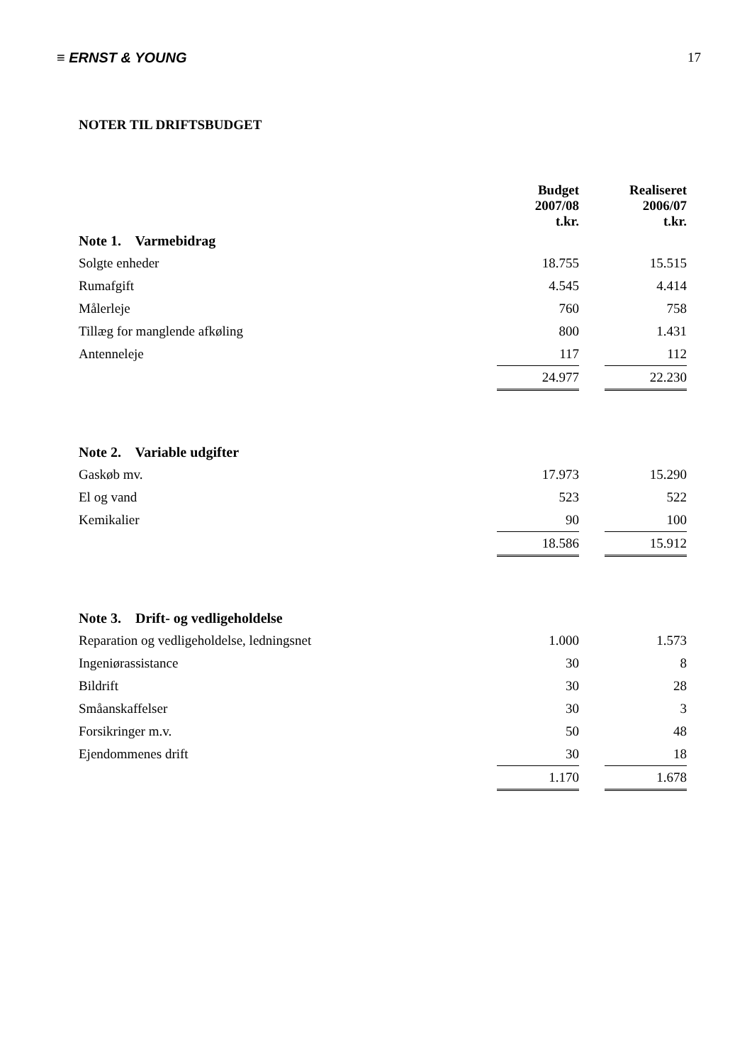≡ ERNST & YOUNG 17
NOTER TIL DRIFTSBUDGET
| | Budget 2007/08 t.kr. | | Realiseret 2006/07 t.kr. |
| --- | --- | --- | --- |
| Note 1. Varmebidrag | | | |
| Solgte enheder | 18.755 | | 15.515 |
| Rumafgift | 4.545 | | 4.414 |
| Målerleje | 760 | | 758 |
| Tillæg for manglende afkøling | 800 | | 1.431 |
| Antenneleje | 117 | | 112 |
| | 24.977 | | 22.230 |
| Note 2. Variable udgifter | | | |
| Gaskøb mv. | 17.973 | | 15.290 |
| El og vand | 523 | | 522 |
| Kemikalier | 90 | | 100 |
| | 18.586 | | 15.912 |
| Note 3. Drift- og vedligeholdelse | | | |
| Reparation og vedligeholdelse, ledningsnet | 1.000 | | 1.573 |
| Ingeniørassistance | 30 | | 8 |
| Bildrift | 30 | | 28 |
| Småanskaffelser | 30 | | 3 |
| Forsikringer m.v. | 50 | | 48 |
| Ejendommenes drift | 30 | | 18 |
| | 1.170 | | 1.678 |